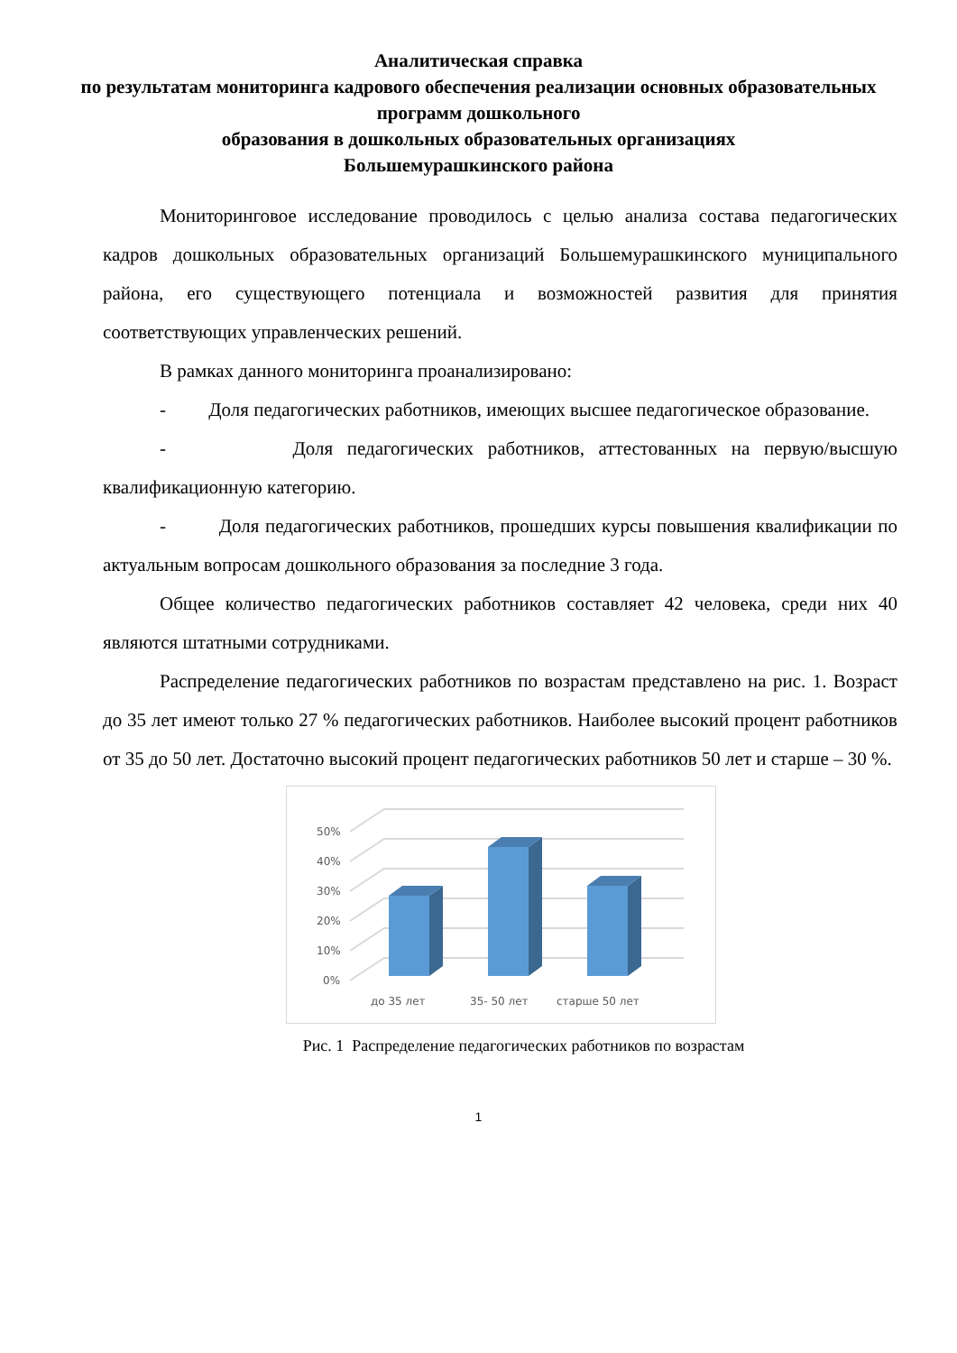Аналитическая справка
по результатам мониторинга кадрового обеспечения реализации основных образовательных программ дошкольного
образования в дошкольных образовательных организациях
Большемурашкинского района
Мониторинговое исследование проводилось с целью анализа состава педагогических кадров дошкольных образовательных организаций Большемурашкинского муниципального района, его существующего потенциала и возможностей развития для принятия соответствующих управленческих решений.
В рамках данного мониторинга проанализировано:
- Доля педагогических работников, имеющих высшее педагогическое образование.
- Доля педагогических работников, аттестованных на первую/высшую квалификационную категорию.
- Доля педагогических работников, прошедших курсы повышения квалификации по актуальным вопросам дошкольного образования за последние 3 года.
Общее количество педагогических работников составляет 42 человека, среди них 40 являются штатными сотрудниками.
Распределение педагогических работников по возрастам представлено на рис. 1. Возраст до 35 лет имеют только 27 % педагогических работников. Наиболее высокий процент работников от 35 до 50 лет. Достаточно высокий процент педагогических работников 50 лет и старше – 30 %.
0%
10%
20%
30%
40%
50%
до 35 лет
35- 50 лет
старше 50 лет
Рис. 1 Распределение педагогических работников по возрастам
1